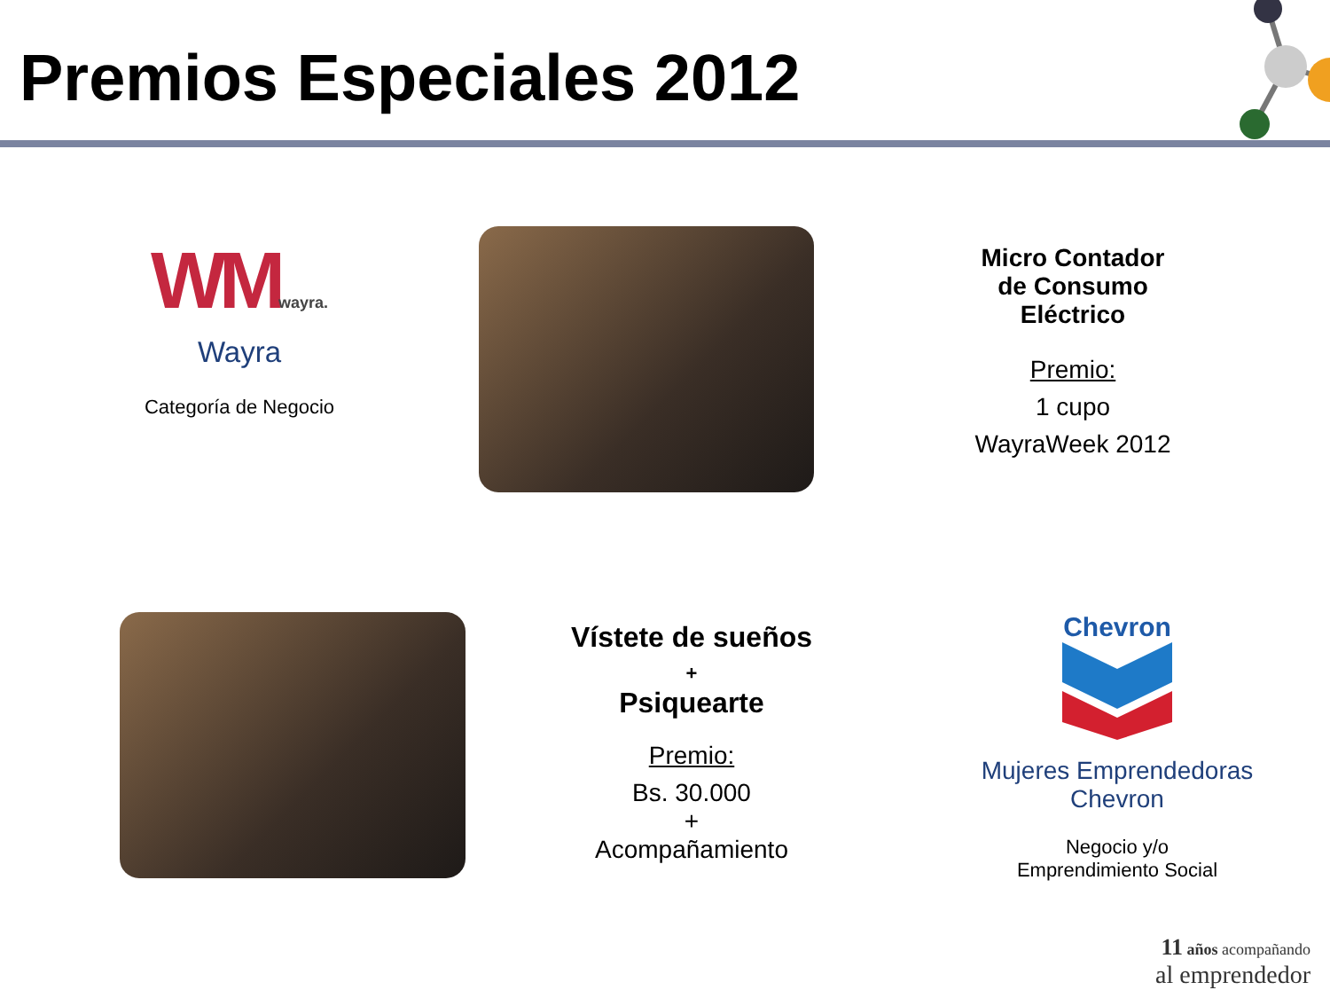Premios Especiales 2012
WMwayra.
Wayra
Categoría de Negocio
Micro Contador
de Consumo
Eléctrico
Premio:
1 cupo
WayraWeek 2012
Vístete de sueños
+
Psiquearte
Premio:
Bs. 30.000
+
Acompañamiento
Chevron
Mujeres Emprendedoras
Chevron
Negocio y/o
Emprendimiento Social
11 años acompañando
al emprendedor